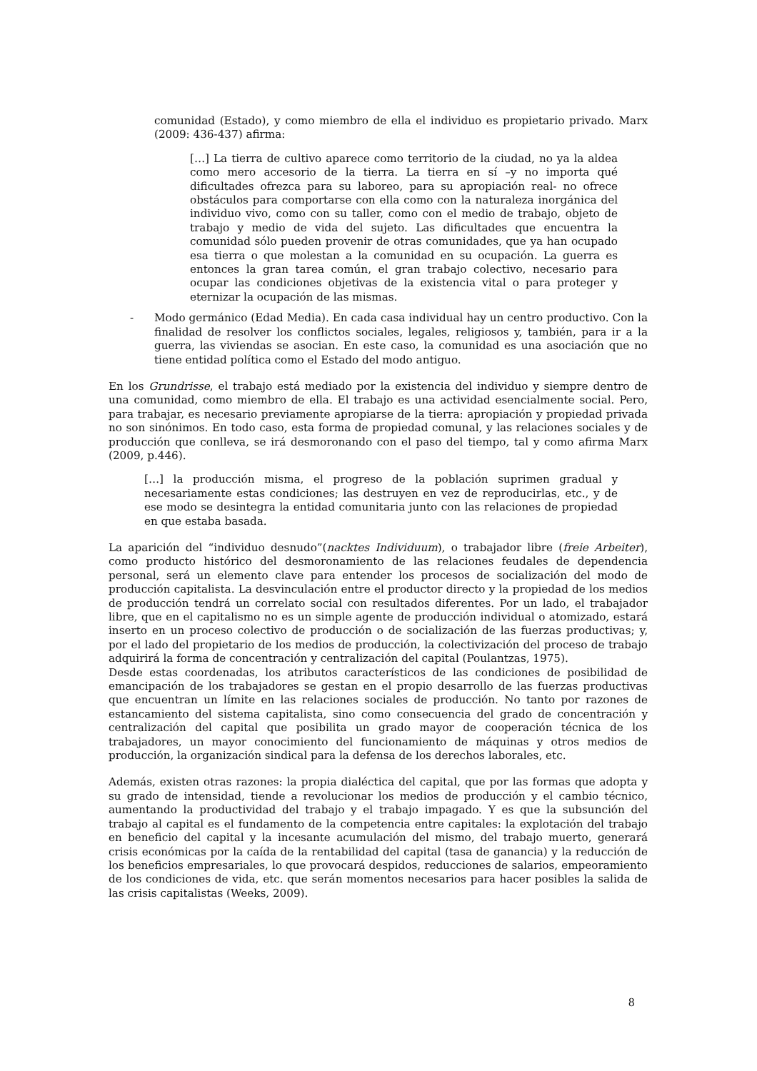comunidad (Estado), y como miembro de ella el individuo es propietario privado. Marx (2009: 436-437) afirma:
[…] La tierra de cultivo aparece como territorio de la ciudad, no ya la aldea como mero accesorio de la tierra. La tierra en sí –y no importa qué dificultades ofrezca para su laboreo, para su apropiación real- no ofrece obstáculos para comportarse con ella como con la naturaleza inorgánica del individuo vivo, como con su taller, como con el medio de trabajo, objeto de trabajo y medio de vida del sujeto. Las dificultades que encuentra la comunidad sólo pueden provenir de otras comunidades, que ya han ocupado esa tierra o que molestan a la comunidad en su ocupación. La guerra es entonces la gran tarea común, el gran trabajo colectivo, necesario para ocupar las condiciones objetivas de la existencia vital o para proteger y eternizar la ocupación de las mismas.
- Modo germánico (Edad Media). En cada casa individual hay un centro productivo. Con la finalidad de resolver los conflictos sociales, legales, religiosos y, también, para ir a la guerra, las viviendas se asocian. En este caso, la comunidad es una asociación que no tiene entidad política como el Estado del modo antiguo.
En los Grundrisse, el trabajo está mediado por la existencia del individuo y siempre dentro de una comunidad, como miembro de ella. El trabajo es una actividad esencialmente social. Pero, para trabajar, es necesario previamente apropiarse de la tierra: apropiación y propiedad privada no son sinónimos. En todo caso, esta forma de propiedad comunal, y las relaciones sociales y de producción que conlleva, se irá desmoronando con el paso del tiempo, tal y como afirma Marx (2009, p.446).
[…] la producción misma, el progreso de la población suprimen gradual y necesariamente estas condiciones; las destruyen en vez de reproducirlas, etc., y de ese modo se desintegra la entidad comunitaria junto con las relaciones de propiedad en que estaba basada.
La aparición del “individuo desnudo”(nacktes Individuum), o trabajador libre (freie Arbeiter), como producto histórico del desmoronamiento de las relaciones feudales de dependencia personal, será un elemento clave para entender los procesos de socialización del modo de producción capitalista. La desvinculación entre el productor directo y la propiedad de los medios de producción tendrá un correlato social con resultados diferentes. Por un lado, el trabajador libre, que en el capitalismo no es un simple agente de producción individual o atomizado, estará inserto en un proceso colectivo de producción o de socialización de las fuerzas productivas; y, por el lado del propietario de los medios de producción, la colectivización del proceso de trabajo adquirirá la forma de concentración y centralización del capital (Poulantzas, 1975).
Desde estas coordenadas, los atributos característicos de las condiciones de posibilidad de emancipación de los trabajadores se gestan en el propio desarrollo de las fuerzas productivas que encuentran un límite en las relaciones sociales de producción. No tanto por razones de estancamiento del sistema capitalista, sino como consecuencia del grado de concentración y centralización del capital que posibilita un grado mayor de cooperación técnica de los trabajadores, un mayor conocimiento del funcionamiento de máquinas y otros medios de producción, la organización sindical para la defensa de los derechos laborales, etc.
Además, existen otras razones: la propia dialéctica del capital, que por las formas que adopta y su grado de intensidad, tiende a revolucionar los medios de producción y el cambio técnico, aumentando la productividad del trabajo y el trabajo impagado. Y es que la subsunción del trabajo al capital es el fundamento de la competencia entre capitales: la explotación del trabajo en beneficio del capital y la incesante acumulación del mismo, del trabajo muerto, generará crisis económicas por la caída de la rentabilidad del capital (tasa de ganancia) y la reducción de los beneficios empresariales, lo que provocará despidos, reducciones de salarios, empeoramiento de los condiciones de vida, etc. que serán momentos necesarios para hacer posibles la salida de las crisis capitalistas (Weeks, 2009).
8